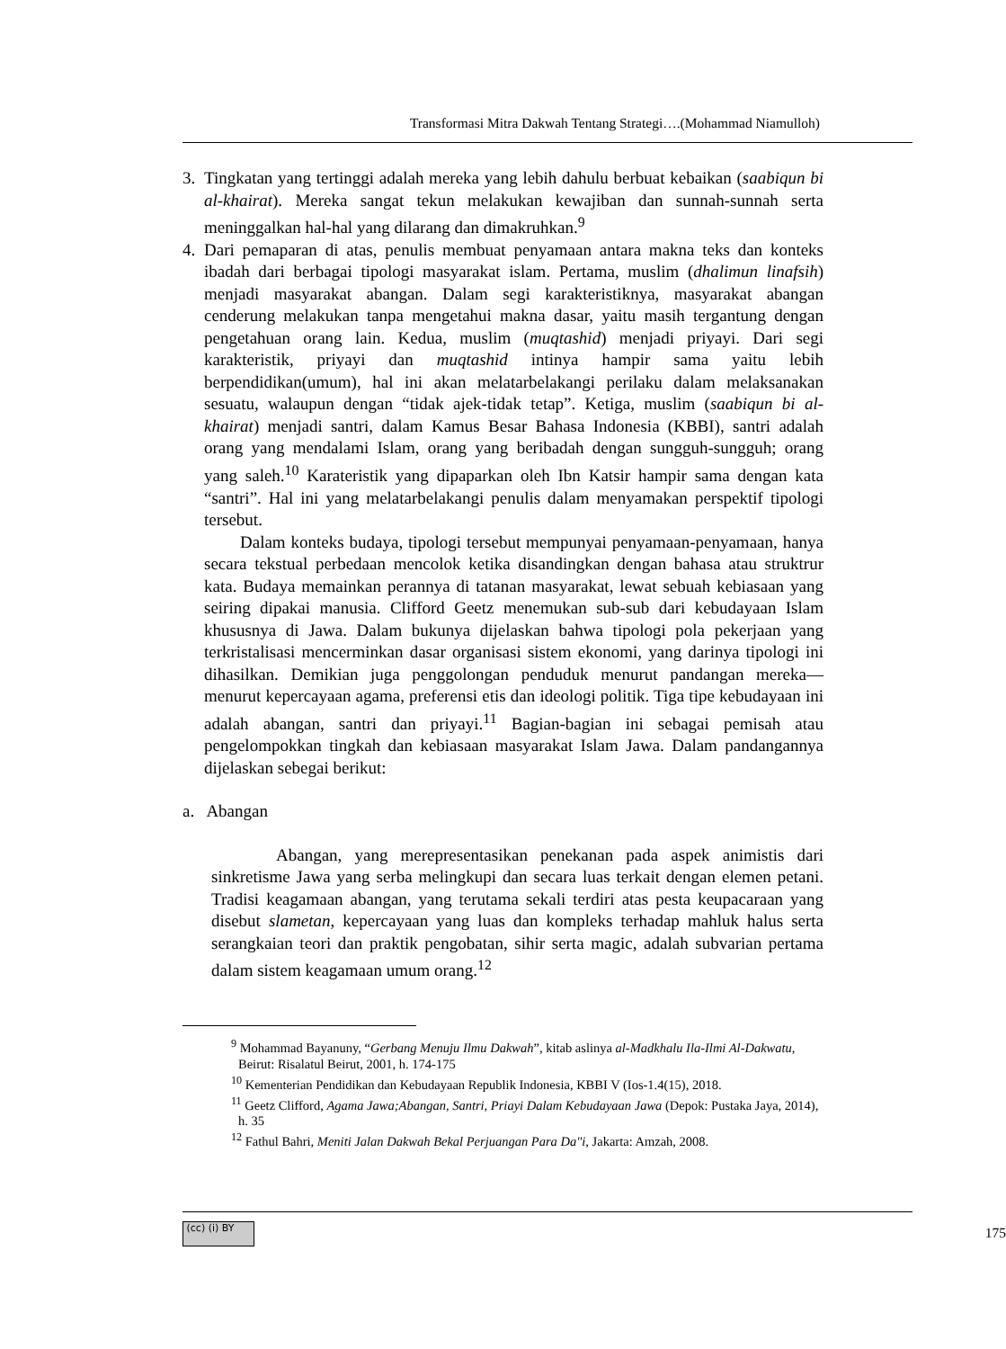Transformasi Mitra Dakwah Tentang Strategi….(Mohammad Niamulloh)
3. Tingkatan yang tertinggi adalah mereka yang lebih dahulu berbuat kebaikan (saabiqun bi al-khairat). Mereka sangat tekun melakukan kewajiban dan sunnah-sunnah serta meninggalkan hal-hal yang dilarang dan dimakruhkan.<sup>9</sup>
4. Dari pemaparan di atas, penulis membuat penyamaan antara makna teks dan konteks ibadah dari berbagai tipologi masyarakat islam. Pertama, muslim (dhalimun linafsih) menjadi masyarakat abangan. Dalam segi karakteristiknya, masyarakat abangan cenderung melakukan tanpa mengetahui makna dasar, yaitu masih tergantung dengan pengetahuan orang lain. Kedua, muslim (muqtashid) menjadi priyayi. Dari segi karakteristik, priyayi dan muqtashid intinya hampir sama yaitu lebih berpendidikan(umum), hal ini akan melatarbelakangi perilaku dalam melaksanakan sesuatu, walaupun dengan “tidak ajek-tidak tetap”. Ketiga, muslim (saabiqun bi al-khairat) menjadi santri, dalam Kamus Besar Bahasa Indonesia (KBBI), santri adalah orang yang mendalami Islam, orang yang beribadah dengan sungguh-sungguh; orang yang saleh.<sup>10</sup> Karateristik yang dipaparkan oleh Ibn Katsir hampir sama dengan kata “santri”. Hal ini yang melatarbelakangi penulis dalam menyamakan perspektif tipologi tersebut.
Dalam konteks budaya, tipologi tersebut mempunyai penyamaan-penyamaan, hanya secara tekstual perbedaan mencolok ketika disandingkan dengan bahasa atau struktrur kata. Budaya memainkan perannya di tatanan masyarakat, lewat sebuah kebiasaan yang seiring dipakai manusia. Clifford Geetz menemukan sub-sub dari kebudayaan Islam khususnya di Jawa. Dalam bukunya dijelaskan bahwa tipologi pola pekerjaan yang terkristalisasi mencerminkan dasar organisasi sistem ekonomi, yang darinya tipologi ini dihasilkan. Demikian juga penggolongan penduduk menurut pandangan mereka—menurut kepercayaan agama, preferensi etis dan ideologi politik. Tiga tipe kebudayaan ini adalah abangan, santri dan priyayi.<sup>11</sup> Bagian-bagian ini sebagai pemisah atau pengelompokkan tingkah dan kebiasaan masyarakat Islam Jawa. Dalam pandangannya dijelaskan sebegai berikut:
a. Abangan
Abangan, yang merepresentasikan penekanan pada aspek animistis dari sinkretisme Jawa yang serba melingkupi dan secara luas terkait dengan elemen petani. Tradisi keagamaan abangan, yang terutama sekali terdiri atas pesta keupacaraan yang disebut slametan, kepercayaan yang luas dan kompleks terhadap mahluk halus serta serangkaian teori dan praktik pengobatan, sihir serta magic, adalah subvarian pertama dalam sistem keagamaan umum orang.<sup>12</sup>
<sup>9</sup> Mohammad Bayanuny, “Gerbang Menuju Ilmu Dakwah”, kitab aslinya al-Madkhalu Ila-Ilmi Al-Dakwatu, Beirut: Risalatul Beirut, 2001, h. 174-175
<sup>10</sup> Kementerian Pendidikan dan Kebudayaan Republik Indonesia, KBBI V (Ios-1.4(15), 2018.
<sup>11</sup> Geetz Clifford, Agama Jawa;Abangan, Santri, Priayi Dalam Kebudayaan Jawa (Depok: Pustaka Jaya, 2014), h. 35
<sup>12</sup> Fathul Bahri, Meniti Jalan Dakwah Bekal Perjuangan Para Da"i, Jakarta: Amzah, 2008.
(cc) (i) BY 175